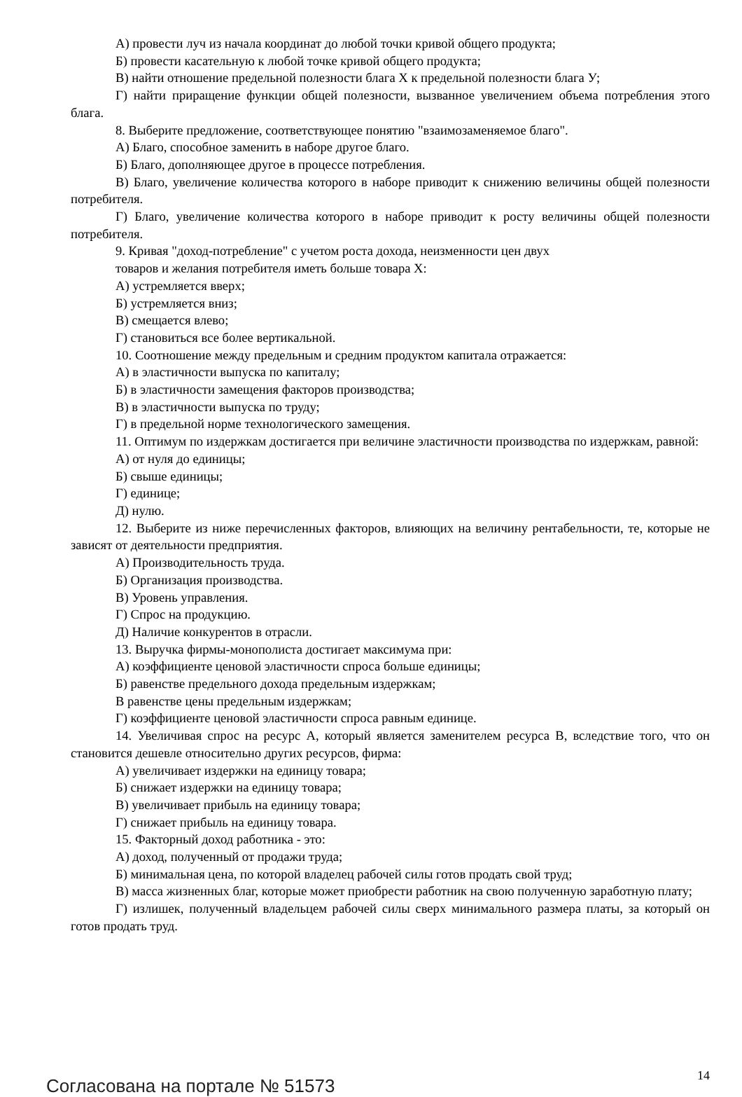А) провести луч из начала координат до любой точки кривой общего продукта;
Б) провести касательную к любой точке кривой общего продукта;
В) найти отношение предельной полезности блага Х к предельной полезности блага У;
Г) найти приращение функции общей полезности, вызванное увеличением объема потребления этого блага.
8. Выберите предложение, соответствующее понятию "взаимозаменяемое благо".
А) Благо, способное заменить в наборе другое благо.
Б) Благо, дополняющее другое в процессе потребления.
В) Благо, увеличение количества которого в наборе приводит к снижению величины общей полезности потребителя.
Г) Благо, увеличение количества которого в наборе приводит к росту величины общей полезности потребителя.
9. Кривая "доход-потребление" с учетом роста дохода, неизменности цен двух
товаров и желания потребителя иметь больше товара Х:
А) устремляется вверх;
Б) устремляется вниз;
В) смещается влево;
Г) становиться все более вертикальной.
10. Соотношение между предельным и средним продуктом капитала отражается:
А) в эластичности выпуска по капиталу;
Б) в эластичности замещения факторов производства;
В) в эластичности выпуска по труду;
Г) в предельной норме технологического замещения.
11. Оптимум по издержкам достигается при величине эластичности производства по издержкам, равной:
А) от нуля до единицы;
Б) свыше единицы;
Г) единице;
Д) нулю.
12. Выберите из ниже перечисленных факторов, влияющих на величину рентабельности, те, которые не зависят от деятельности предприятия.
А) Производительность труда.
Б) Организация производства.
В) Уровень управления.
Г) Спрос на продукцию.
Д) Наличие конкурентов в отрасли.
13. Выручка фирмы-монополиста достигает максимума при:
А) коэффициенте ценовой эластичности спроса больше единицы;
Б) равенстве предельного дохода предельным издержкам;
В равенстве цены предельным издержкам;
Г) коэффициенте ценовой эластичности спроса равным единице.
14. Увеличивая спрос на ресурс А, который является заменителем ресурса В, вследствие того, что он становится дешевле относительно других ресурсов, фирма:
А) увеличивает издержки на единицу товара;
Б) снижает издержки на единицу товара;
В) увеличивает прибыль на единицу товара;
Г) снижает прибыль на единицу товара.
15. Факторный доход работника - это:
А) доход, полученный от продажи труда;
Б) минимальная цена, по которой владелец рабочей силы готов продать свой труд;
В) масса жизненных благ, которые может приобрести работник на свою полученную заработную плату;
Г) излишек, полученный владельцем рабочей силы сверх минимального размера платы, за который он готов продать труд.
Согласована на портале № 51573 14